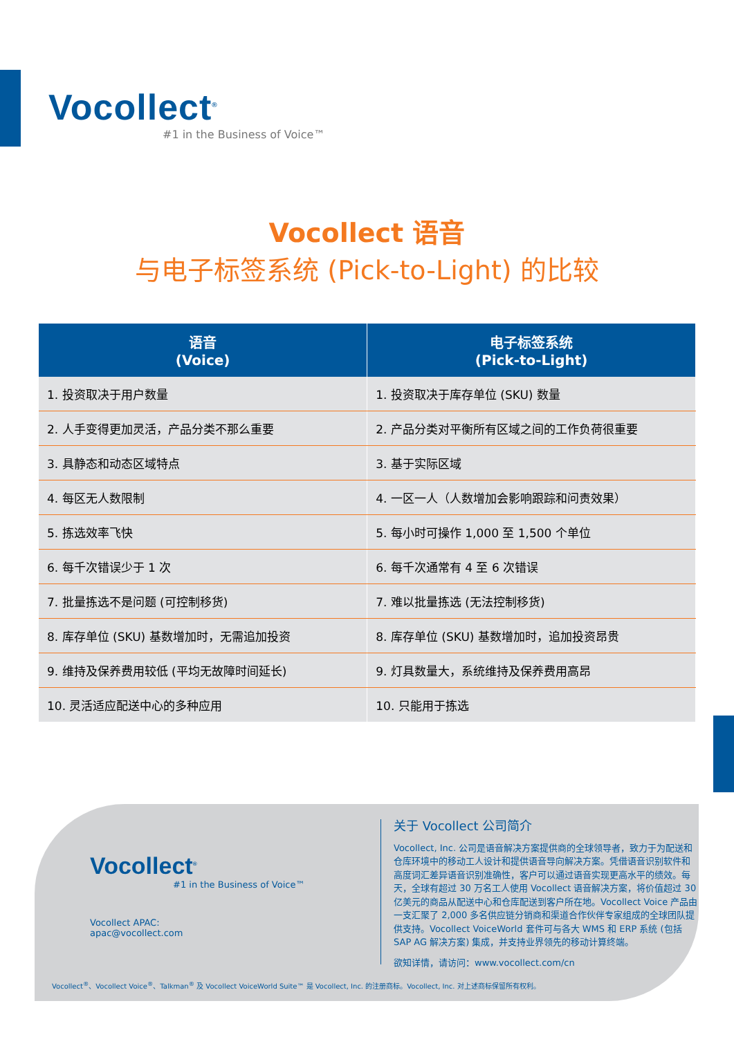Vocollect<sup>®</sup>
#1 in the Business of Voice™
Vocollect 语音
与电子标签系统 (Pick-to-Light) 的比较
| 语音 (Voice) | 电子标签系统 (Pick-to-Light) |
| --- | --- |
| 1. 投资取决于用户数量 | 1. 投资取决于库存单位 (SKU) 数量 |
| 2. 人手变得更加灵活，产品分类不那么重要 | 2. 产品分类对平衡所有区域之间的工作负荷很重要 |
| 3. 具静态和动态区域特点 | 3. 基于实际区域 |
| 4. 每区无人数限制 | 4. 一区一人（人数增加会影响跟踪和问责效果） |
| 5. 拣选效率飞快 | 5. 每小时可操作 1,000 至 1,500 个单位 |
| 6. 每千次错误少于 1 次 | 6. 每千次通常有 4 至 6 次错误 |
| 7. 批量拣选不是问题 (可控制移货) | 7. 难以批量拣选 (无法控制移货) |
| 8. 库存单位 (SKU) 基数增加时，无需追加投资 | 8. 库存单位 (SKU) 基数增加时，追加投资昂贵 |
| 9. 维持及保养费用较低 (平均无故障时间延长) | 9. 灯具数量大，系统维持及保养费用高昂 |
| 10. 灵活适应配送中心的多种应用 | 10. 只能用于拣选 |
Vocollect<sup>®</sup>
#1 in the Business of Voice™
Vocollect APAC:
apac@vocollect.com
关于 Vocollect 公司简介
Vocollect, Inc. 公司是语音解决方案提供商的全球领导者，致力于为配送和仓库环境中的移动工人设计和提供语音导向解决方案。凭借语音识别软件和高度词汇差异语音识别准确性，客户可以通过语音实现更高水平的绩效。每天，全球有超过 30 万名工人使用 Vocollect 语音解决方案，将价值超过 30 亿美元的商品从配送中心和仓库配送到客户所在地。Vocollect Voice 产品由一支汇聚了 2,000 多名供应链分销商和渠道合作伙伴专家组成的全球团队提供支持。Vocollect VoiceWorld 套件可与各大 WMS 和 ERP 系统 (包括 SAP AG 解决方案) 集成，并支持业界领先的移动计算终端。
欲知详情，请访问：www.vocollect.com/cn
Vocollect<sup>®</sup>、Vocollect Voice<sup>®</sup>、Talkman<sup>®</sup> 及 Vocollect VoiceWorld Suite™ 是 Vocollect, Inc. 的注册商标。Vocollect, Inc. 对上述商标保留所有权利。